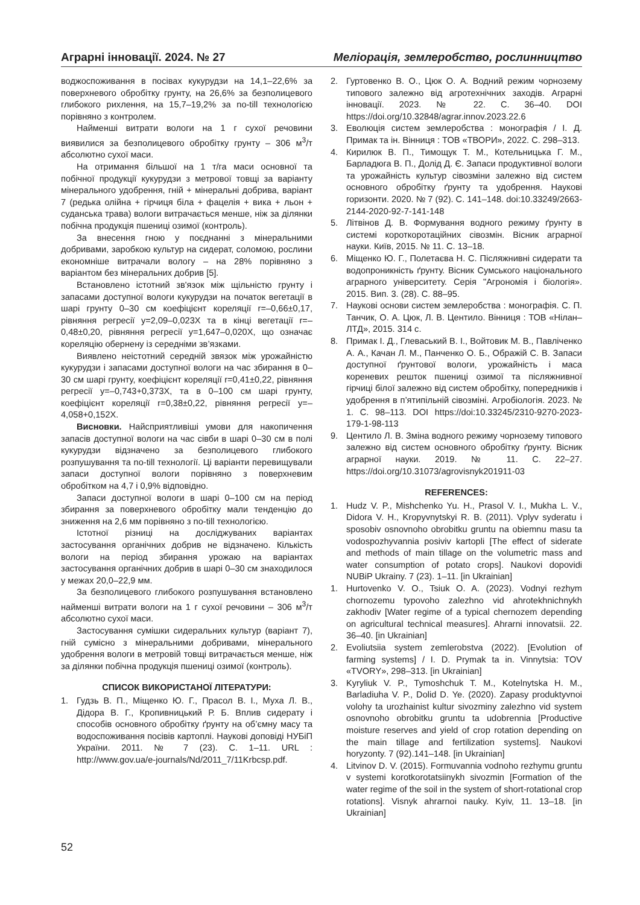Аграрні інновації. 2024. № 27 Меліорація, землеробство, рослинництво
воджоспоживання в посівах кукурудзи на 14,1–22,6% за поверхневого обробітку грунту, на 26,6% за безполицевого глибокого рихлення, на 15,7–19,2% за no-till технологією порівняно з контролем.
Найменші витрати вологи на 1 г сухої речовини виявилися за безполицевого обробітку грунту – 306 м<sup>3</sup>/т абсолютно сухої маси.
На отримання більшої на 1 т/га маси основної та побічної продукції кукурудзи з метрової товщі за варіанту мінерального удобрення, гній + мінеральні добрива, варіант 7 (редька олійна + гірчиця біла + фацелія + вика + льон + суданська трава) вологи витрачається менше, ніж за ділянки побічна продукція пшениці озимої (контроль).
За внесення гною у поєднанні з мінеральними добривами, заробкою культур на сидерат, соломою, рослини економніше витрачали вологу – на 28% порівняно з варіантом без мінеральних добрив [5].
Встановлено істотний зв'язок між щільністю грунту і запасами доступної вологи кукурудзи на початок вегетації в шарі грунту 0–30 см коефіцієнт кореляції r=–0,66±0,17, рівняння регресії y=2,09–0,023X та в кінці вегетації r=–0,48±0,20, рівняння регресії y=1,647–0,020X, що означає кореляцію обернену із середніми зв’язками.
Виявлено неістотний середній звязок між урожайністю кукурудзи і запасами доступної вологи на час збирання в 0–30 см шарі грунту, коефіцієнт кореляції r=0,41±0,22, рівняння регресії y=–0,743+0,373X, та в 0–100 см шарі грунту, коефіцієнт кореляції r=0,38±0,22, рівняння регресії y=–4,058+0,152X.
Висновки. Найсприятливіші умови для накопичення запасів доступної вологи на час сівби в шарі 0–30 см в полі кукурудзи відзначено за безполицевого глибокого розпушування та no-till технології. Ці варіанти перевищували запаси доступної вологи порівняно з поверхневим обробітком на 4,7 і 0,9% відповідно.
Запаси доступної вологи в шарі 0–100 см на період збирання за поверхневого обробітку мали тенденцію до зниження на 2,6 мм порівняно з no-till технологією.
Істотної різниці на досліджуваних варіантах застосування органічних добрив не відзначено. Кількість вологи на період збирання урожаю на варіантах застосування органічних добрив в шарі 0–30 см знаходилося у межах 20,0–22,9 мм.
За безполицевого глибокого розпушування встановлено найменші витрати вологи на 1 г сухої речовини – 306 м<sup>3</sup>/т абсолютно сухої маси.
Застосування сумішки сидеральних культур (варіант 7), гній сумісно з мінеральними добривами, мінерального удобрення вологи в метровій товщі витрачається менше, ніж за ділянки побічна продукція пшениці озимої (контроль).
СПИСОК ВИКОРИСТАНОЇ ЛІТЕРАТУРИ:
1. Гудзь В. П., Міщенко Ю. Г., Прасол В. І., Муха Л. В., Дідора В. Г., Кропивницький Р. Б. Вплив сидерату і способів основного обробітку ґрунту на об’ємну масу та водоспоживання посівів картоплі. Наукові доповіді НУБіП України. 2011. № 7 (23). С. 1–11. URL : http://www.gov.ua/e-journals/Nd/2011_7/11Krbcsp.pdf.
2. Гуртовенко В. О., Цюк О. А. Водний режим чорнозему типового залежно від агротехнічних заходів. Аграрні інновації. 2023. № 22. С. 36–40. DOI https://doi.org/10.32848/agrar.innov.2023.22.6
3. Еволюція систем землеробства : монографія / І. Д. Примак та ін. Вінниця : ТОВ «ТВОРИ», 2022. С. 298–313.
4. Кирилюк В. П., Тимощук Т. М., Котельницька Г. М., Барладюга В. П., Долід Д. Є. Запаси продуктивної вологи та урожайність культур сівозміни залежно від систем основного обробітку ґрунту та удобрення. Наукові горизонти. 2020. № 7 (92). С. 141–148. doi:10.33249/2663-2144-2020-92-7-141-148
5. Літвінов Д. В. Формування водного режиму ґрунту в системі короткоротаційних сівозмін. Вісник аграрної науки. Київ, 2015. № 11. С. 13–18.
6. Міщенко Ю. Г., Полетаєва Н. С. Післяжнивні сидерати та водопроникність ґрунту. Вісник Сумського національного аграрного університету. Серія "Агрономія і біологія». 2015. Вип. 3. (28). С. 88–95.
7. Наукові основи систем землеробства : монографія. С. П. Танчик, О. А. Цюк, Л. В. Центило. Вінниця : ТОВ «Нілан–ЛТД», 2015. 314 с.
8. Примак І. Д., Глеваський В. І., Войтовик М. В., Павліченко А. А., Качан Л. М., Панченко О. Б., Ображій С. В. Запаси доступної ґрунтової вологи, урожайність і маса кореневих решток пшениці озимої та післяжнивної гірчиці білої залежно від систем обробітку, попередників і удобрення в п’ятипільній сівозміні. Агробіологія. 2023. № 1. С. 98–113. DOI https://doi:10.33245/2310-9270-2023-179-1-98-113
9. Центило Л. В. Зміна водного режиму чорнозему типового залежно від систем основного обробітку ґрунту. Вісник аграрної науки. 2019. № 11. С. 22–27. https://doi.org/10.31073/agrovisnyk201911-03
REFERENCES:
1. Hudz V. P., Mishchenko Yu. H., Prasol V. I., Mukha L. V., Didora V. H., Kropyvnytskyi R. B. (2011). Vplyv syderatu i sposobiv osnovnoho obrobitku gruntu na obiemnu masu ta vodospozhyvannia posiviv kartopli [The effect of siderate and methods of main tillage on the volumetric mass and water consumption of potato crops]. Naukovi dopovidi NUBiP Ukrainy. 7 (23). 1–11. [in Ukrainian]
1. Hurtovenko V. O., Tsiuk O. A. (2023). Vodnyi rezhym chornozemu typovoho zalezhno vid ahrotekhnichnykh zakhodiv [Water regime of a typical chernozem depending on agricultural technical measures]. Ahrarni innovatsii. 22. 36–40. [in Ukrainian]
2. Evoliutsiia system zemlerobstva (2022). [Evolution of farming systems] / I. D. Prymak ta in. Vinnytsia: TOV «TVORY», 298–313. [in Ukrainian]
3. Kyryliuk V. P., Tymoshchuk T. M., Kotelnytska H. M., Barladiuha V. P., Dolid D. Ye. (2020). Zapasy produktyvnoi volohy ta urozhainist kultur sivozminy zalezhno vid system osnovnoho obrobitku gruntu ta udobrennia [Productive moisture reserves and yield of crop rotation depending on the main tillage and fertilization systems]. Naukovi horyzonty. 7 (92).141–148. [in Ukrainian]
4. Litvinov D. V. (2015). Formuvannia vodnoho rezhymu gruntu v systemi korotkorotatsiinykh sivozmin [Formation of the water regime of the soil in the system of short-rotational crop rotations]. Visnyk ahrarnoi nauky. Kyiv, 11. 13–18. [in Ukrainian]
52